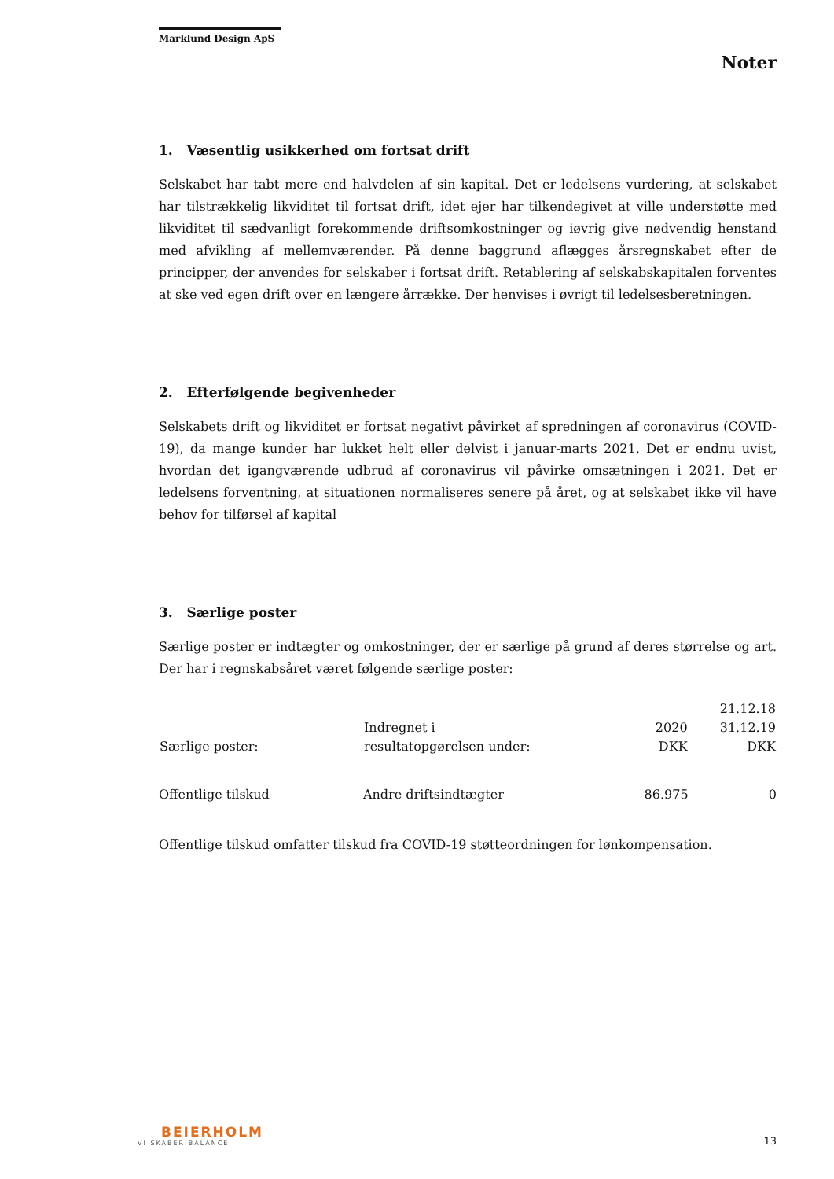Marklund Design ApS
Noter
1. Væsentlig usikkerhed om fortsat drift
Selskabet har tabt mere end halvdelen af sin kapital. Det er ledelsens vurdering, at selskabet har tilstrækkelig likviditet til fortsat drift, idet ejer har tilkendegivet at ville understøtte med likviditet til sædvanligt forekommende driftsomkostninger og iøvrig give nødvendig henstand med afvikling af mellemværender. På denne baggrund aflægges årsregnskabet efter de principper, der anvendes for selskaber i fortsat drift. Retablering af selskabskapitalen forventes at ske ved egen drift over en længere årrække. Der henvises i øvrigt til ledelsesberetningen.
2. Efterfølgende begivenheder
Selskabets drift og likviditet er fortsat negativt påvirket af spredningen af coronavirus (COVID-19), da mange kunder har lukket helt eller delvist i januar-marts 2021. Det er endnu uvist, hvordan det igangværende udbrud af coronavirus vil påvirke omsætningen i 2021. Det er ledelsens forventning, at situationen normaliseres senere på året, og at selskabet ikke vil have behov for tilførsel af kapital
3. Særlige poster
Særlige poster er indtægter og omkostninger, der er særlige på grund af deres størrelse og art. Der har i regnskabsåret været følgende særlige poster:
| Særlige poster: | Indregnet i resultatopgørelsen under: | 2020 DKK | 21.12.18 31.12.19 DKK |
| --- | --- | --- | --- |
| Offentlige tilskud | Andre driftsindtægter | 86.975 | 0 |
Offentlige tilskud omfatter tilskud fra COVID-19 støtteordningen for lønkompensation.
BEIERHOLM
VI SKABER BALANCE
13